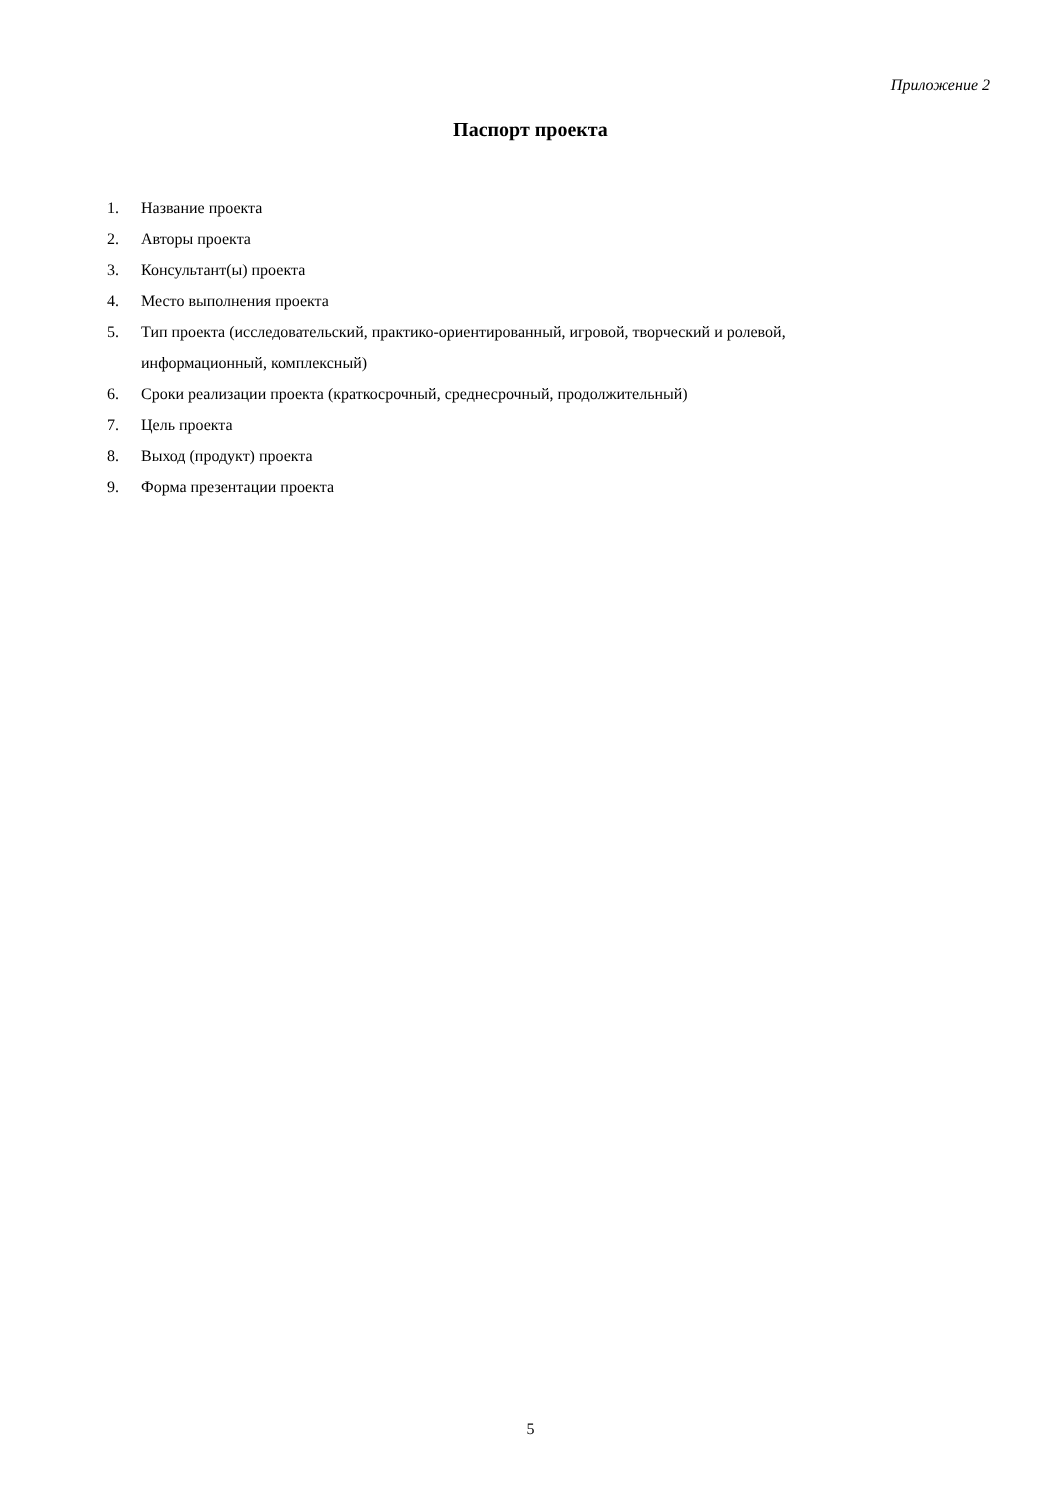Приложение 2
Паспорт проекта
1. Название проекта
2. Авторы проекта
3. Консультант(ы) проекта
4. Место выполнения проекта
5. Тип проекта (исследовательский, практико-ориентированный, игровой, творческий и ролевой, информационный, комплексный)
6. Сроки реализации проекта (краткосрочный, среднесрочный, продолжительный)
7. Цель проекта
8. Выход (продукт) проекта
9. Форма презентации проекта
5